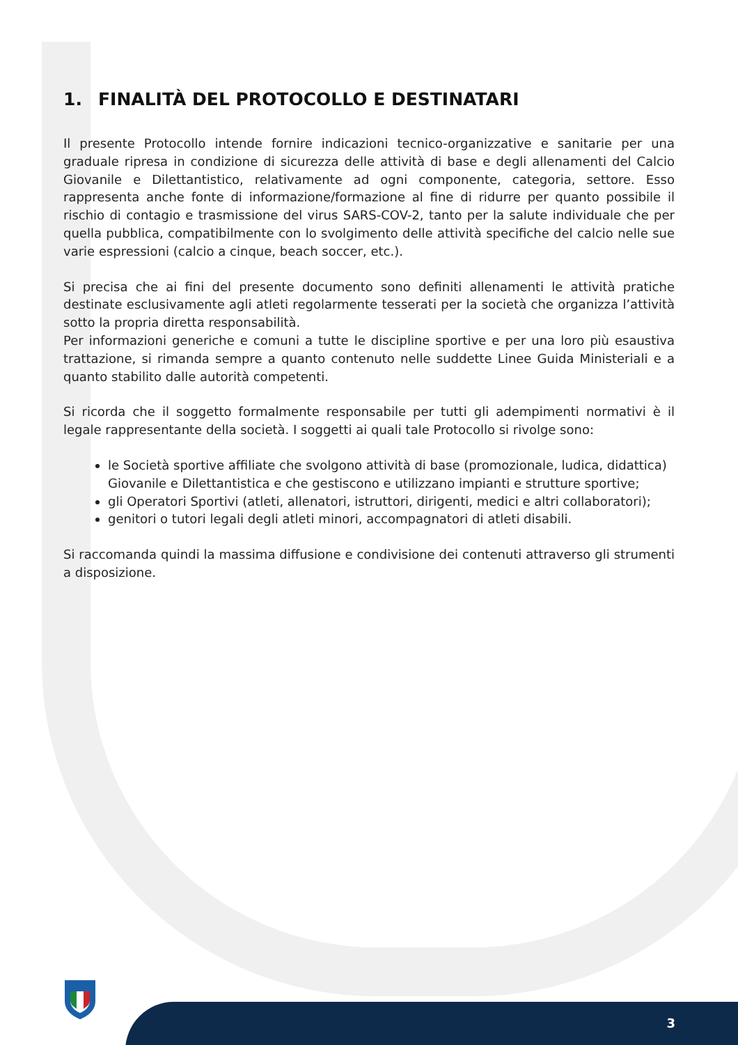1. FINALITÀ DEL PROTOCOLLO E DESTINATARI
Il presente Protocollo intende fornire indicazioni tecnico-organizzative e sanitarie per una graduale ripresa in condizione di sicurezza delle attività di base e degli allenamenti del Calcio Giovanile e Dilettantistico, relativamente ad ogni componente, categoria, settore. Esso rappresenta anche fonte di informazione/formazione al fine di ridurre per quanto possibile il rischio di contagio e trasmissione del virus SARS-COV-2, tanto per la salute individuale che per quella pubblica, compatibilmente con lo svolgimento delle attività specifiche del calcio nelle sue varie espressioni (calcio a cinque, beach soccer, etc.).
Si precisa che ai fini del presente documento sono definiti allenamenti le attività pratiche destinate esclusivamente agli atleti regolarmente tesserati per la società che organizza l’attività sotto la propria diretta responsabilità.
Per informazioni generiche e comuni a tutte le discipline sportive e per una loro più esaustiva trattazione, si rimanda sempre a quanto contenuto nelle suddette Linee Guida Ministeriali e a quanto stabilito dalle autorità competenti.
Si ricorda che il soggetto formalmente responsabile per tutti gli adempimenti normativi è il legale rappresentante della società. I soggetti ai quali tale Protocollo si rivolge sono:
le Società sportive affiliate che svolgono attività di base (promozionale, ludica, didattica) Giovanile e Dilettantistica e che gestiscono e utilizzano impianti e strutture sportive;
gli Operatori Sportivi (atleti, allenatori, istruttori, dirigenti, medici e altri collaboratori);
genitori o tutori legali degli atleti minori, accompagnatori di atleti disabili.
Si raccomanda quindi la massima diffusione e condivisione dei contenuti attraverso gli strumenti a disposizione.
3